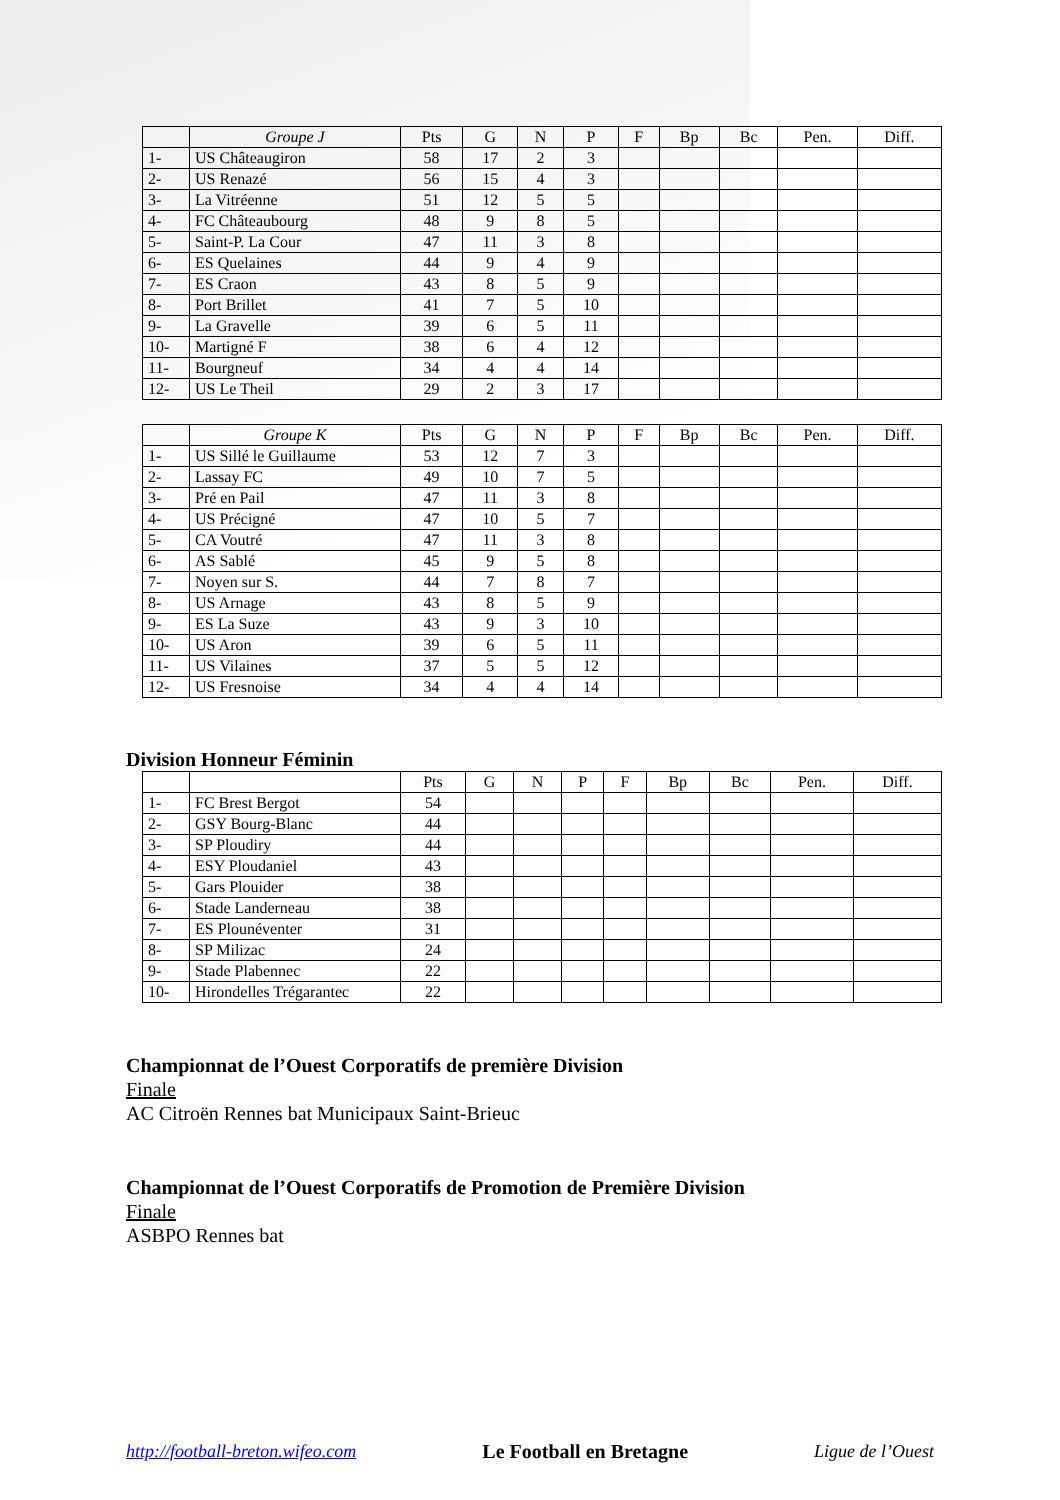| | Groupe J | Pts | G | N | P | F | Bp | Bc | Pen. | Diff. |
| --- | --- | --- | --- | --- | --- | --- | --- | --- | --- | --- |
| 1- | US Châteaugiron | 58 | 17 | 2 | 3 | | | | | |
| 2- | US Renazé | 56 | 15 | 4 | 3 | | | | | |
| 3- | La Vitréenne | 51 | 12 | 5 | 5 | | | | | |
| 4- | FC Châteaubourg | 48 | 9 | 8 | 5 | | | | | |
| 5- | Saint-P. La Cour | 47 | 11 | 3 | 8 | | | | | |
| 6- | ES Quelaines | 44 | 9 | 4 | 9 | | | | | |
| 7- | ES Craon | 43 | 8 | 5 | 9 | | | | | |
| 8- | Port Brillet | 41 | 7 | 5 | 10 | | | | | |
| 9- | La Gravelle | 39 | 6 | 5 | 11 | | | | | |
| 10- | Martigné F | 38 | 6 | 4 | 12 | | | | | |
| 11- | Bourgneuf | 34 | 4 | 4 | 14 | | | | | |
| 12- | US Le Theil | 29 | 2 | 3 | 17 | | | | | |
| | Groupe K | Pts | G | N | P | F | Bp | Bc | Pen. | Diff. |
| --- | --- | --- | --- | --- | --- | --- | --- | --- | --- | --- |
| 1- | US Sillé le Guillaume | 53 | 12 | 7 | 3 | | | | | |
| 2- | Lassay FC | 49 | 10 | 7 | 5 | | | | | |
| 3- | Pré en Pail | 47 | 11 | 3 | 8 | | | | | |
| 4- | US Précigné | 47 | 10 | 5 | 7 | | | | | |
| 5- | CA Voutré | 47 | 11 | 3 | 8 | | | | | |
| 6- | AS Sablé | 45 | 9 | 5 | 8 | | | | | |
| 7- | Noyen sur S. | 44 | 7 | 8 | 7 | | | | | |
| 8- | US Arnage | 43 | 8 | 5 | 9 | | | | | |
| 9- | ES La Suze | 43 | 9 | 3 | 10 | | | | | |
| 10- | US Aron | 39 | 6 | 5 | 11 | | | | | |
| 11- | US Vilaines | 37 | 5 | 5 | 12 | | | | | |
| 12- | US Fresnoise | 34 | 4 | 4 | 14 | | | | | |
Division Honneur Féminin
| | | Pts | G | N | P | F | Bp | Bc | Pen. | Diff. |
| --- | --- | --- | --- | --- | --- | --- | --- | --- | --- | --- |
| 1- | FC Brest Bergot | 54 | | | | | | | | |
| 2- | GSY Bourg-Blanc | 44 | | | | | | | | |
| 3- | SP Ploudiry | 44 | | | | | | | | |
| 4- | ESY Ploudaniel | 43 | | | | | | | | |
| 5- | Gars Plouider | 38 | | | | | | | | |
| 6- | Stade Landerneau | 38 | | | | | | | | |
| 7- | ES Plounéventer | 31 | | | | | | | | |
| 8- | SP Milizac | 24 | | | | | | | | |
| 9- | Stade Plabennec | 22 | | | | | | | | |
| 10- | Hirondelles Trégarantec | 22 | | | | | | | | |
Championnat de l’Ouest Corporatifs de première Division
Finale
AC Citroën Rennes bat Municipaux Saint-Brieuc
Championnat de l’Ouest Corporatifs de Promotion de Première Division
Finale
ASBPO Rennes bat
http://football-breton.wifeo.com Le Football en Bretagne Ligue de l’Ouest